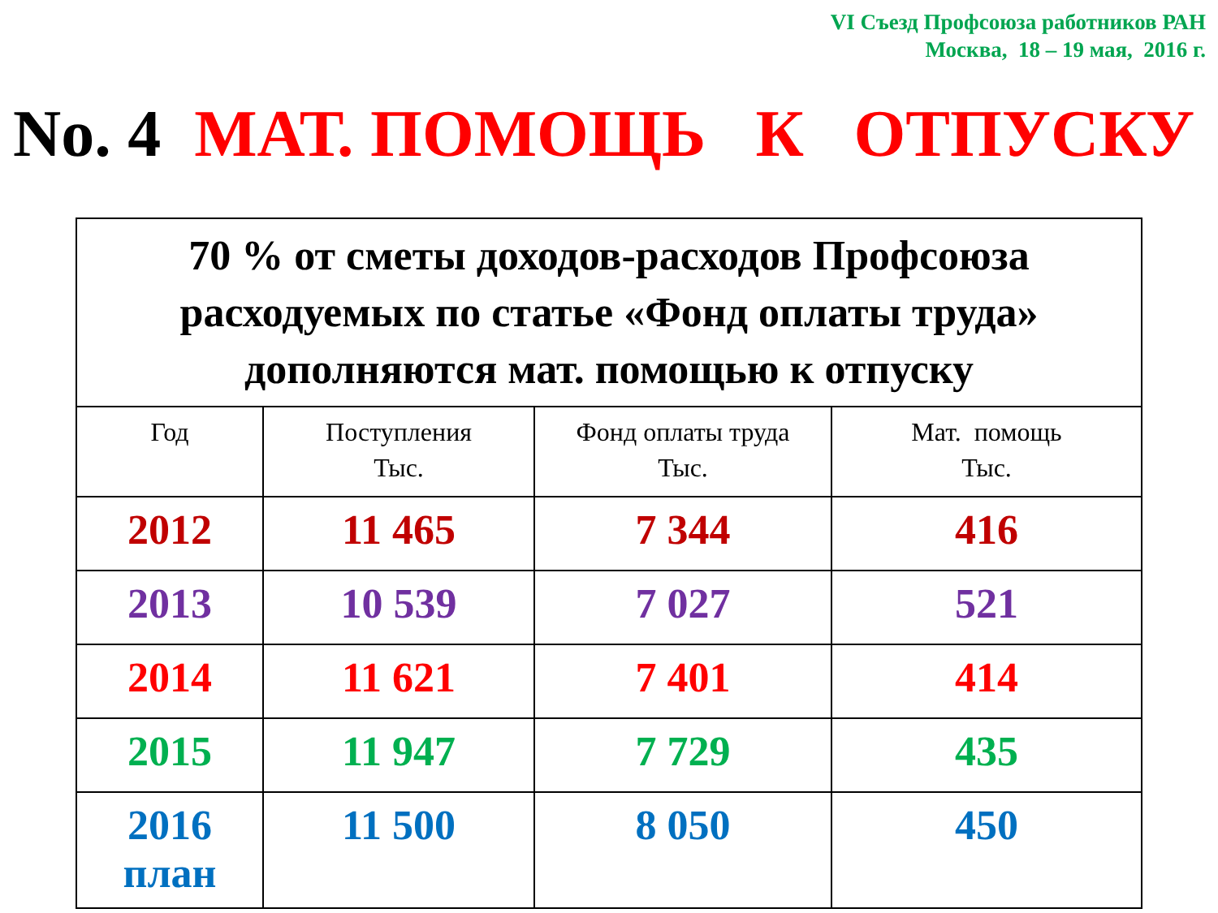VI Съезд Профсоюза работников РАН
Москва, 18 – 19 мая, 2016 г.
No. 4 МАТ. ПОМОЩЬ К ОТПУСКУ
| 70 % от сметы доходов-расходов Профсоюза расходуемых по статье «Фонд оплаты труда» дополняются мат. помощью к отпуску | | | |
| --- | --- | --- | --- |
| Год | Поступления Тыс. | Фонд оплаты труда Тыс. | Мат. помощь Тыс. |
| 2012 | 11 465 | 7 344 | 416 |
| 2013 | 10 539 | 7 027 | 521 |
| 2014 | 11 621 | 7 401 | 414 |
| 2015 | 11 947 | 7 729 | 435 |
| 2016 план | 11 500 | 8 050 | 450 |